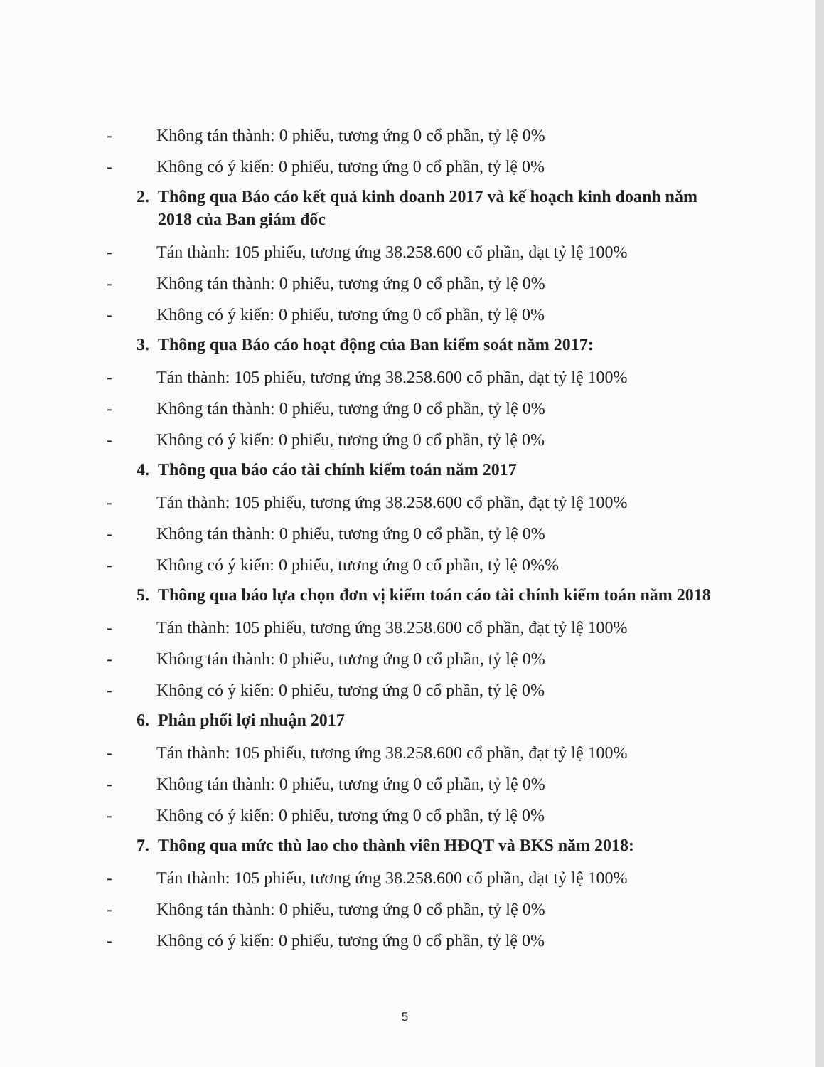- Không tán thành: 0 phiếu, tương ứng 0 cổ phần, tỷ lệ 0%
- Không có ý kiến: 0 phiếu, tương ứng 0 cổ phần, tỷ lệ 0%
2. Thông qua Báo cáo kết quả kinh doanh 2017 và kế hoạch kinh doanh năm 2018 của Ban giám đốc
- Tán thành: 105 phiếu, tương ứng 38.258.600 cổ phần, đạt tỷ lệ 100%
- Không tán thành: 0 phiếu, tương ứng 0 cổ phần, tỷ lệ 0%
- Không có ý kiến: 0 phiếu, tương ứng 0 cổ phần, tỷ lệ 0%
3. Thông qua Báo cáo hoạt động của Ban kiểm soát năm 2017:
- Tán thành: 105 phiếu, tương ứng 38.258.600 cổ phần, đạt tỷ lệ 100%
- Không tán thành: 0 phiếu, tương ứng 0 cổ phần, tỷ lệ 0%
- Không có ý kiến: 0 phiếu, tương ứng 0 cổ phần, tỷ lệ 0%
4. Thông qua báo cáo tài chính kiểm toán năm 2017
- Tán thành: 105 phiếu, tương ứng 38.258.600 cổ phần, đạt tỷ lệ 100%
- Không tán thành: 0 phiếu, tương ứng 0 cổ phần, tỷ lệ 0%
- Không có ý kiến: 0 phiếu, tương ứng 0 cổ phần, tỷ lệ 0%%
5. Thông qua báo lựa chọn đơn vị kiểm toán cáo tài chính kiểm toán năm 2018
- Tán thành: 105 phiếu, tương ứng 38.258.600 cổ phần, đạt tỷ lệ 100%
- Không tán thành: 0 phiếu, tương ứng 0 cổ phần, tỷ lệ 0%
- Không có ý kiến: 0 phiếu, tương ứng 0 cổ phần, tỷ lệ 0%
6. Phân phối lợi nhuận 2017
- Tán thành: 105 phiếu, tương ứng 38.258.600 cổ phần, đạt tỷ lệ 100%
- Không tán thành: 0 phiếu, tương ứng 0 cổ phần, tỷ lệ 0%
- Không có ý kiến: 0 phiếu, tương ứng 0 cổ phần, tỷ lệ 0%
7. Thông qua mức thù lao cho thành viên HĐQT và BKS năm 2018:
- Tán thành: 105 phiếu, tương ứng 38.258.600 cổ phần, đạt tỷ lệ 100%
- Không tán thành: 0 phiếu, tương ứng 0 cổ phần, tỷ lệ 0%
- Không có ý kiến: 0 phiếu, tương ứng 0 cổ phần, tỷ lệ 0%
5